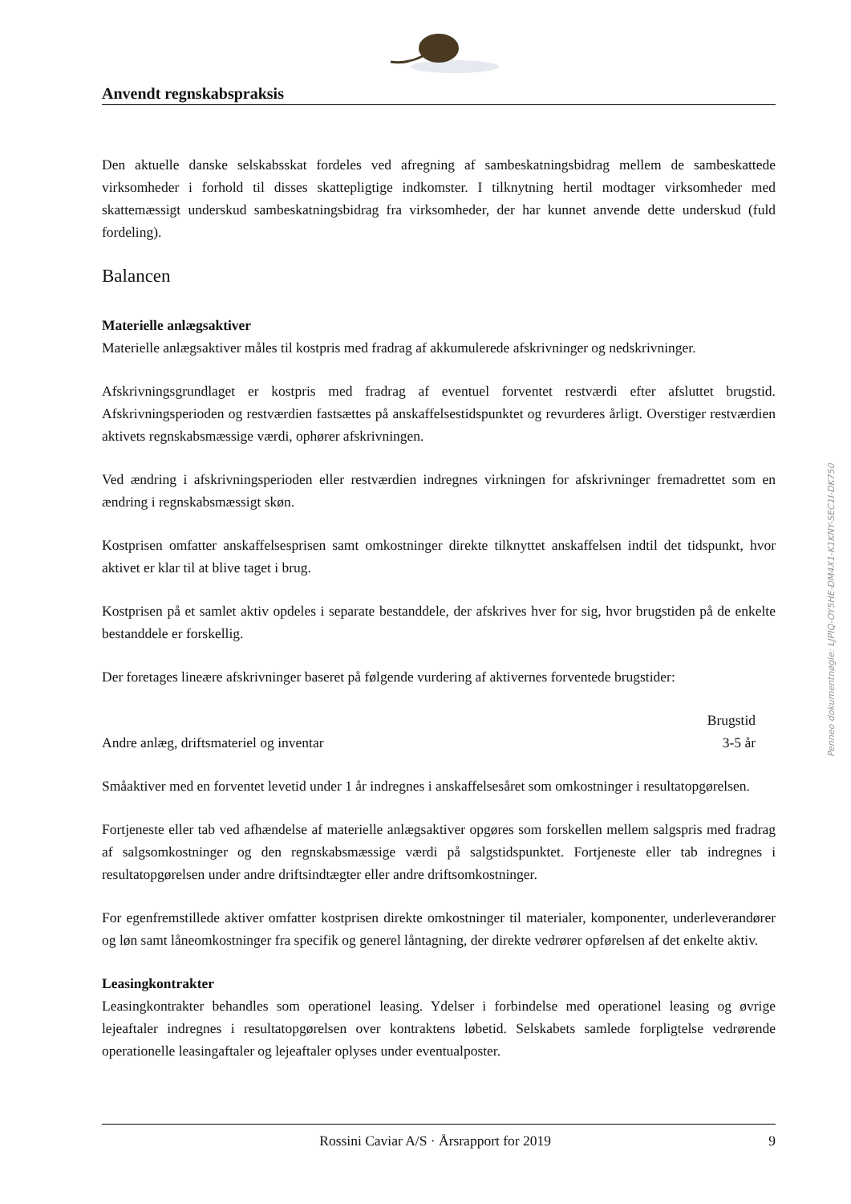Anvendt regnskabspraksis
Den aktuelle danske selskabsskat fordeles ved afregning af sambeskatningsbidrag mellem de sambeskattede virksomheder i forhold til disses skattepligtige indkomster. I tilknytning hertil modtager virksomheder med skattemæssigt underskud sambeskatningsbidrag fra virksomheder, der har kunnet anvende dette underskud (fuld fordeling).
Balancen
Materielle anlægsaktiver
Materielle anlægsaktiver måles til kostpris med fradrag af akkumulerede afskrivninger og nedskrivninger.
Afskrivningsgrundlaget er kostpris med fradrag af eventuel forventet restværdi efter afsluttet brugstid. Afskrivningsperioden og restværdien fastsættes på anskaffelsestidspunktet og revurderes årligt. Overstiger restværdien aktivets regnskabsmæssige værdi, ophører afskrivningen.
Ved ændring i afskrivningsperioden eller restværdien indregnes virkningen for afskrivninger fremadrettet som en ændring i regnskabsmæssigt skøn.
Kostprisen omfatter anskaffelsesprisen samt omkostninger direkte tilknyttet anskaffelsen indtil det tidspunkt, hvor aktivet er klar til at blive taget i brug.
Kostprisen på et samlet aktiv opdeles i separate bestanddele, der afskrives hver for sig, hvor brugstiden på de enkelte bestanddele er forskellig.
Der foretages lineære afskrivninger baseret på følgende vurdering af aktivernes forventede brugstider:
| | Brugstid |
| --- | --- |
| Andre anlæg, driftsmateriel og inventar | 3-5 år |
Småaktiver med en forventet levetid under 1 år indregnes i anskaffelsesåret som omkostninger i resultatopgørelsen.
Fortjeneste eller tab ved afhændelse af materielle anlægsaktiver opgøres som forskellen mellem salgspris med fradrag af salgsomkostninger og den regnskabsmæssige værdi på salgstidspunktet. Fortjeneste eller tab indregnes i resultatopgørelsen under andre driftsindtægter eller andre driftsomkostninger.
For egenfremstillede aktiver omfatter kostprisen direkte omkostninger til materialer, komponenter, underleverandører og løn samt låneomkostninger fra specifik og generel låntagning, der direkte vedrører opførelsen af det enkelte aktiv.
Leasingkontrakter
Leasingkontrakter behandles som operationel leasing. Ydelser i forbindelse med operationel leasing og øvrige lejeaftaler indregnes i resultatopgørelsen over kontraktens løbetid. Selskabets samlede forpligtelse vedrørende operationelle leasingaftaler og lejeaftaler oplyses under eventualposter.
Rossini Caviar A/S · Årsrapport for 2019 9
Penneo dokumentnøgle: LJPIQ-OY5HE-DM4X1-K1KNY-SEC1I-DK750